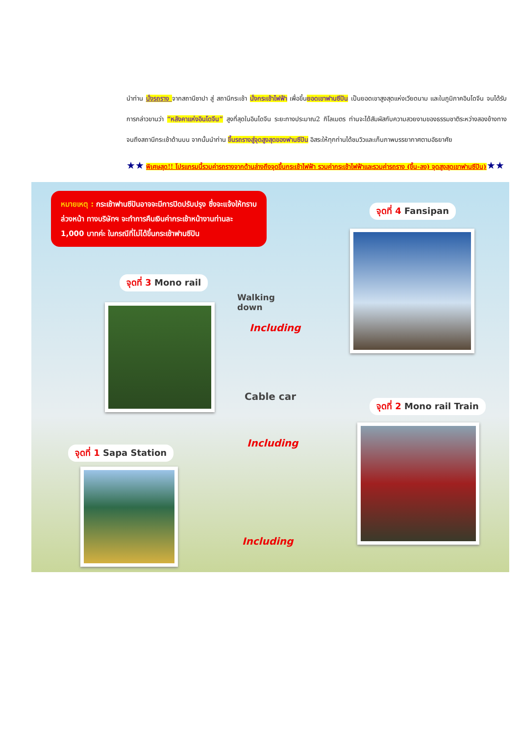นำท่าน นั่งรถราง จากสถานีซาปา สู่ สถานีกระเช้า นั่งกระเช้าไฟฟ้า เพื่อขึ้นยอดเขาฟานซีปัน เป็นยอดเขาสูงสุดแห่งเวียดนาม และในภูมิภาคอินโดจีน จนได้รับการกล่าวขานว่า “หลังคาแห่งอินโดจีน” สูงที่สุดในอินโดจีน ระยะทางประมาณ2 กิโลเมตร ท่านจะได้สัมผัสกับความสวยงามของธรรมชาติระหว่างสองข้างทาง จนถึงสถานีกระเช้าด้านบน จากนั้นนำท่าน ขึ้นรถรางสู่จุดสูงสุดของฟานซีปัน อิสระให้ทุกท่านได้ชมวิวและเก็บภาพบรรยากาศตามอัธยาศัย
★★ พิเศษสุด!! โปรแกรมนี้รวมค่ารถรางจากด้านล่างถึงจุดขึ้นกระเช้าไฟฟ้า รวมค่ากระเช้าไฟฟ้าและรวมค่ารถราง (ขึ้น-ลง) จุดสูงสุดเขาฟานซีปัน)★★
หมายเหตุ : กระเช้าฟานซีปันอาจจะมีการปิดปรับปรุง ซึ่งจะแจ้งให้ทราบล่วงหน้า ทางบริษัทฯ จะทำการคืนเงินค่ากระเช้าหน้างานท่านละ 1,000 บาทค่ะ ในกรณีที่ไม่ได้ขึ้นกระเช้าฟานซีปัน
จุดที่ 4 Fansipan
จุดที่ 3 Mono rail
Walking
down
Including
Cable car
จุดที่ 2 Mono rail Train
Including
จุดที่ 1 Sapa Station
Including